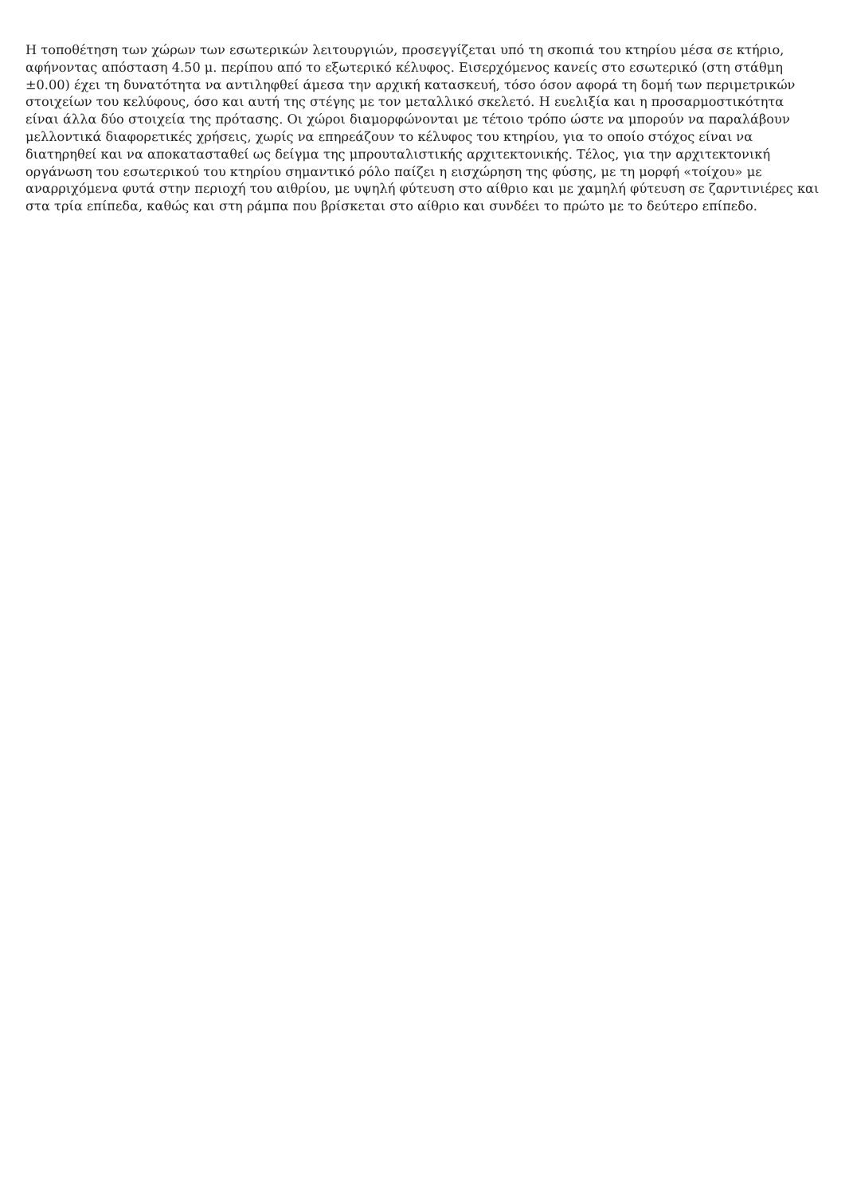Η τοποθέτηση των χώρων των εσωτερικών λειτουργιών, προσεγγίζεται υπό τη σκοπιά του κτηρίου μέσα σε κτήριο, αφήνοντας απόσταση 4.50 μ. περίπου από το εξωτερικό κέλυφος. Εισερχόμενος κανείς στο εσωτερικό (στη στάθμη ±0.00) έχει τη δυνατότητα να αντιληφθεί άμεσα την αρχική κατασκευή, τόσο όσον αφορά τη δομή των περιμετρικών στοιχείων του κελύφους, όσο και αυτή της στέγης με τον μεταλλικό σκελετό. Η ευελιξία και η προσαρμοστικότητα είναι άλλα δύο στοιχεία της πρότασης. Οι χώροι διαμορφώνονται με τέτοιο τρόπο ώστε να μπορούν να παραλάβουν μελλοντικά διαφορετικές χρήσεις, χωρίς να επηρεάζουν το κέλυφος του κτηρίου, για το οποίο στόχος είναι να διατηρηθεί και να αποκατασταθεί ως δείγμα της μπρουταλιστικής αρχιτεκτονικής. Τέλος, για την αρχιτεκτονική οργάνωση του εσωτερικού του κτηρίου σημαντικό ρόλο παίζει η εισχώρηση της φύσης, με τη μορφή «τοίχου» με αναρριχόμενα φυτά στην περιοχή του αιθρίου, με υψηλή φύτευση στο αίθριο και με χαμηλή φύτευση σε ζαρντινιέρες και στα τρία επίπεδα, καθώς και στη ράμπα που βρίσκεται στο αίθριο και συνδέει το πρώτο με το δεύτερο επίπεδο.